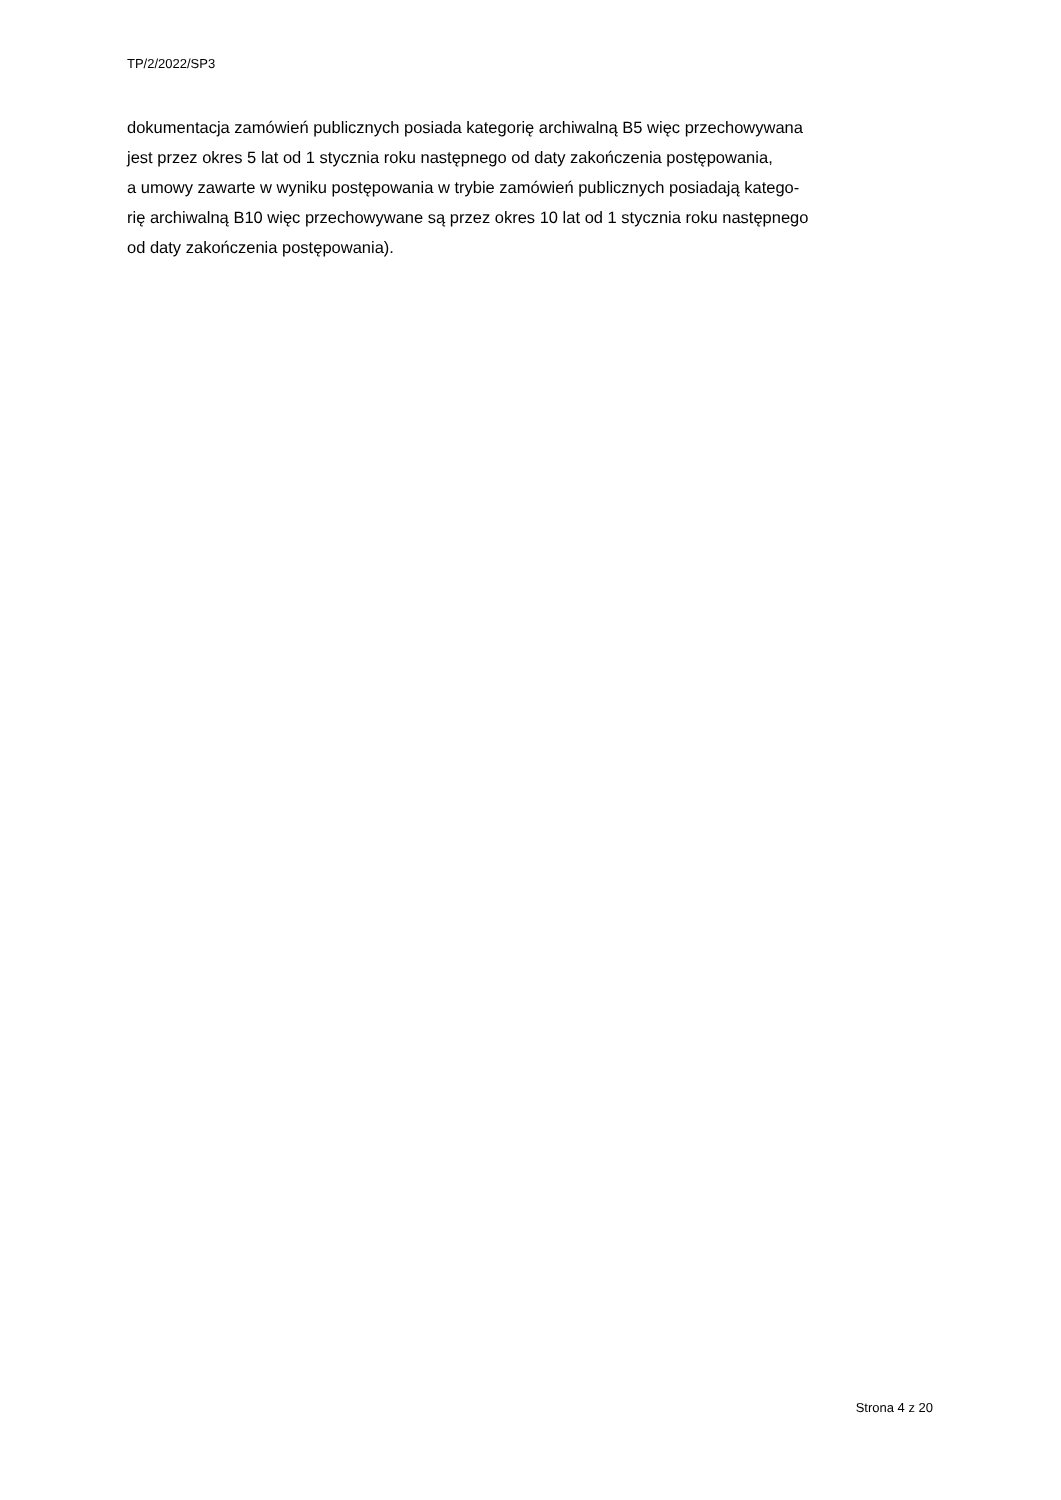TP/2/2022/SP3
dokumentacja zamówień publicznych posiada kategorię archiwalną B5 więc przechowywana
jest przez okres 5 lat od 1 stycznia roku następnego od daty zakończenia postępowania,
a umowy zawarte w wyniku postępowania w trybie zamówień publicznych posiadają katego-
rię archiwalną B10 więc przechowywane są przez okres 10 lat od 1 stycznia roku następnego
od daty zakończenia postępowania).
Strona 4 z 20